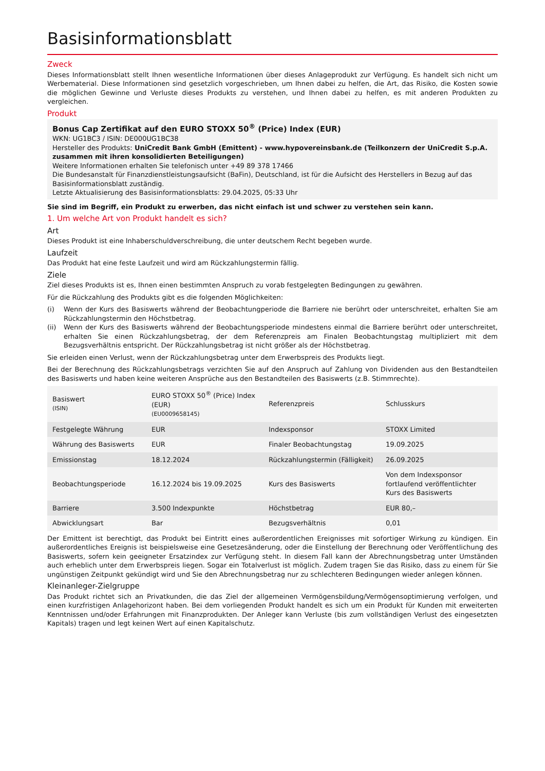Basisinformationsblatt
Zweck
Dieses Informationsblatt stellt Ihnen wesentliche Informationen über dieses Anlageprodukt zur Verfügung. Es handelt sich nicht um Werbematerial. Diese Informationen sind gesetzlich vorgeschrieben, um Ihnen dabei zu helfen, die Art, das Risiko, die Kosten sowie die möglichen Gewinne und Verluste dieses Produkts zu verstehen, und Ihnen dabei zu helfen, es mit anderen Produkten zu vergleichen.
Produkt
Bonus Cap Zertifikat auf den EURO STOXX 50<sup>®</sup> (Price) Index (EUR)
WKN: UG1BC3 / ISIN: DE000UG1BC38
Hersteller des Produkts: UniCredit Bank GmbH (Emittent) - www.hypovereinsbank.de (Teilkonzern der UniCredit S.p.A. zusammen mit ihren konsolidierten Beteiligungen)
Weitere Informationen erhalten Sie telefonisch unter +49 89 378 17466
Die Bundesanstalt für Finanzdienstleistungsaufsicht (BaFin), Deutschland, ist für die Aufsicht des Herstellers in Bezug auf das Basisinformationsblatt zuständig.
Letzte Aktualisierung des Basisinformationsblatts: 29.04.2025, 05:33 Uhr
Sie sind im Begriff, ein Produkt zu erwerben, das nicht einfach ist und schwer zu verstehen sein kann.
1. Um welche Art von Produkt handelt es sich?
Art
Dieses Produkt ist eine Inhaberschuldverschreibung, die unter deutschem Recht begeben wurde.
Laufzeit
Das Produkt hat eine feste Laufzeit und wird am Rückzahlungstermin fällig.
Ziele
Ziel dieses Produkts ist es, Ihnen einen bestimmten Anspruch zu vorab festgelegten Bedingungen zu gewähren.
Für die Rückzahlung des Produkts gibt es die folgenden Möglichkeiten:
(i) Wenn der Kurs des Basiswerts während der Beobachtungperiode die Barriere nie berührt oder unterschreitet, erhalten Sie am Rückzahlungstermin den Höchstbetrag.
(ii) Wenn der Kurs des Basiswerts während der Beobachtungsperiode mindestens einmal die Barriere berührt oder unterschreitet, erhalten Sie einen Rückzahlungsbetrag, der dem Referenzpreis am Finalen Beobachtungstag multipliziert mit dem Bezugsverhältnis entspricht. Der Rückzahlungsbetrag ist nicht größer als der Höchstbetrag.
Sie erleiden einen Verlust, wenn der Rückzahlungsbetrag unter dem Erwerbspreis des Produkts liegt.
Bei der Berechnung des Rückzahlungsbetrags verzichten Sie auf den Anspruch auf Zahlung von Dividenden aus den Bestandteilen des Basiswerts und haben keine weiteren Ansprüche aus den Bestandteilen des Basiswerts (z.B. Stimmrechte).
| Basiswert (ISIN) | EURO STOXX 50<sup>®</sup> (Price) Index (EUR) (EU0009658145) | Referenzpreis | Schlusskurs |
| Festgelegte Währung | EUR | Indexsponsor | STOXX Limited |
| Währung des Basiswerts | EUR | Finaler Beobachtungstag | 19.09.2025 |
| Emissionstag | 18.12.2024 | Rückzahlungstermin (Fälligkeit) | 26.09.2025 |
| Beobachtungsperiode | 16.12.2024 bis 19.09.2025 | Kurs des Basiswerts | Von dem Indexsponsor fortlaufend veröffentlichter Kurs des Basiswerts |
| Barriere | 3.500 Indexpunkte | Höchstbetrag | EUR 80,– |
| Abwicklungsart | Bar | Bezugsverhältnis | 0,01 |
Der Emittent ist berechtigt, das Produkt bei Eintritt eines außerordentlichen Ereignisses mit sofortiger Wirkung zu kündigen. Ein außerordentliches Ereignis ist beispielsweise eine Gesetzesänderung, oder die Einstellung der Berechnung oder Veröffentlichung des Basiswerts, sofern kein geeigneter Ersatzindex zur Verfügung steht. In diesem Fall kann der Abrechnungsbetrag unter Umständen auch erheblich unter dem Erwerbspreis liegen. Sogar ein Totalverlust ist möglich. Zudem tragen Sie das Risiko, dass zu einem für Sie ungünstigen Zeitpunkt gekündigt wird und Sie den Abrechnungsbetrag nur zu schlechteren Bedingungen wieder anlegen können.
Kleinanleger-Zielgruppe
Das Produkt richtet sich an Privatkunden, die das Ziel der allgemeinen Vermögensbildung/Vermögensoptimierung verfolgen, und einen kurzfristigen Anlagehorizont haben. Bei dem vorliegenden Produkt handelt es sich um ein Produkt für Kunden mit erweiterten Kenntnissen und/oder Erfahrungen mit Finanzprodukten. Der Anleger kann Verluste (bis zum vollständigen Verlust des eingesetzten Kapitals) tragen und legt keinen Wert auf einen Kapitalschutz.